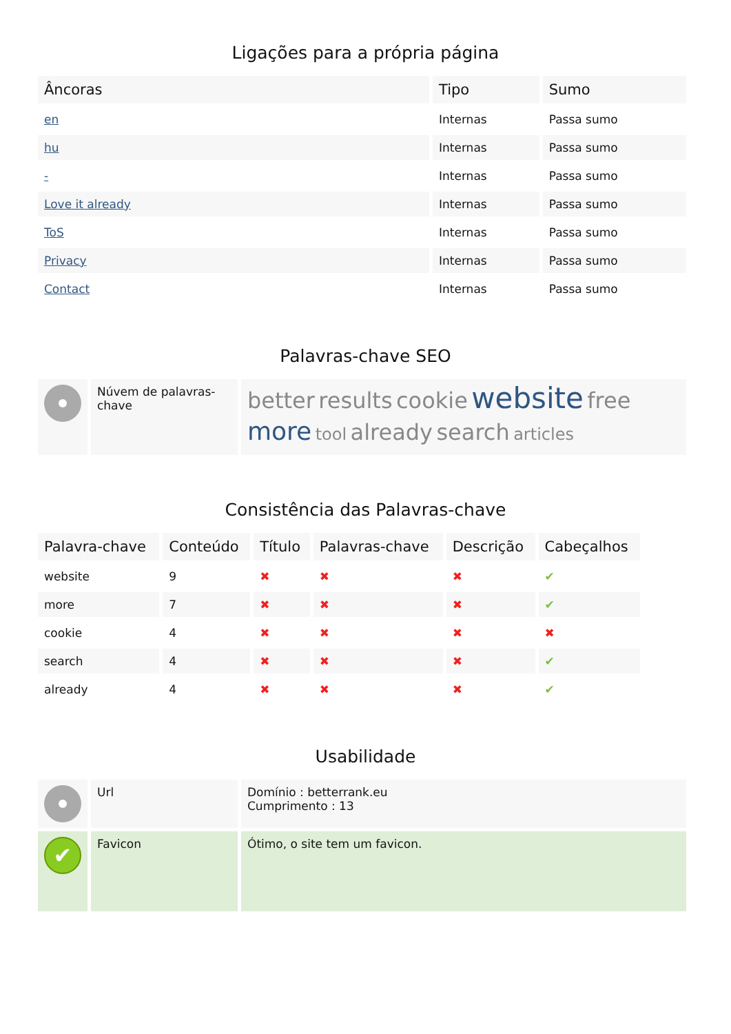Ligações para a própria página
| Âncoras | Tipo | Sumo |
| --- | --- | --- |
| en | Internas | Passa sumo |
| hu | Internas | Passa sumo |
| - | Internas | Passa sumo |
| Love it already | Internas | Passa sumo |
| ToS | Internas | Passa sumo |
| Privacy | Internas | Passa sumo |
| Contact | Internas | Passa sumo |
Palavras-chave SEO
| | Núvem de palavras-chave | better results cookie website free more tool already search articles |
Consistência das Palavras-chave
| Palavra-chave | Conteúdo | Título | Palavras-chave | Descrição | Cabeçalhos |
| --- | --- | --- | --- | --- | --- |
| website | 9 | ✖ | ✖ | ✖ | ✔ |
| more | 7 | ✖ | ✖ | ✖ | ✔ |
| cookie | 4 | ✖ | ✖ | ✖ | ✖ |
| search | 4 | ✖ | ✖ | ✖ | ✔ |
| already | 4 | ✖ | ✖ | ✖ | ✔ |
Usabilidade
| | Url | Domínio : betterrank.eu Cumprimento : 13 |
| ✔ | Favicon | Ótimo, o site tem um favicon. |